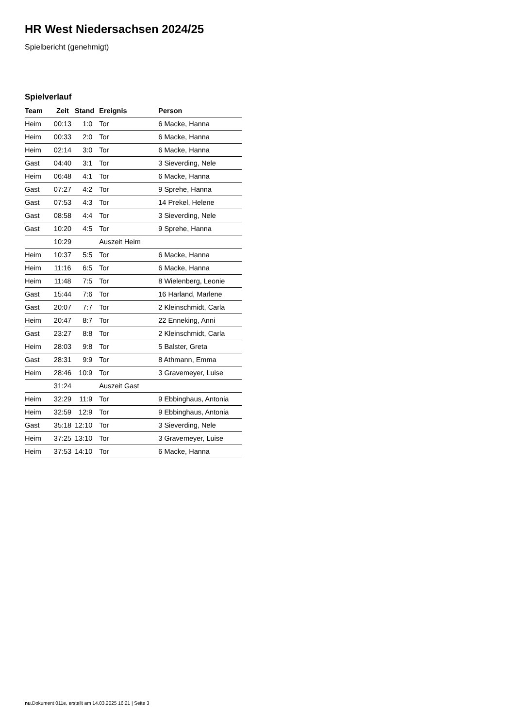HR West Niedersachsen 2024/25
Spielbericht (genehmigt)
Spielverlauf
| Team | Zeit | Stand | Ereignis | Person |
| --- | --- | --- | --- | --- |
| Heim | 00:13 | 1:0 | Tor | 6 Macke, Hanna |
| Heim | 00:33 | 2:0 | Tor | 6 Macke, Hanna |
| Heim | 02:14 | 3:0 | Tor | 6 Macke, Hanna |
| Gast | 04:40 | 3:1 | Tor | 3 Sieverding, Nele |
| Heim | 06:48 | 4:1 | Tor | 6 Macke, Hanna |
| Gast | 07:27 | 4:2 | Tor | 9 Sprehe, Hanna |
| Gast | 07:53 | 4:3 | Tor | 14 Prekel, Helene |
| Gast | 08:58 | 4:4 | Tor | 3 Sieverding, Nele |
| Gast | 10:20 | 4:5 | Tor | 9 Sprehe, Hanna |
| | 10:29 | | Auszeit Heim | |
| Heim | 10:37 | 5:5 | Tor | 6 Macke, Hanna |
| Heim | 11:16 | 6:5 | Tor | 6 Macke, Hanna |
| Heim | 11:48 | 7:5 | Tor | 8 Wielenberg, Leonie |
| Gast | 15:44 | 7:6 | Tor | 16 Harland, Marlene |
| Gast | 20:07 | 7:7 | Tor | 2 Kleinschmidt, Carla |
| Heim | 20:47 | 8:7 | Tor | 22 Enneking, Anni |
| Gast | 23:27 | 8:8 | Tor | 2 Kleinschmidt, Carla |
| Heim | 28:03 | 9:8 | Tor | 5 Balster, Greta |
| Gast | 28:31 | 9:9 | Tor | 8 Athmann, Emma |
| Heim | 28:46 | 10:9 | Tor | 3 Gravemeyer, Luise |
| | 31:24 | | Auszeit Gast | |
| Heim | 32:29 | 11:9 | Tor | 9 Ebbinghaus, Antonia |
| Heim | 32:59 | 12:9 | Tor | 9 Ebbinghaus, Antonia |
| Gast | 35:18 | 12:10 | Tor | 3 Sieverding, Nele |
| Heim | 37:25 | 13:10 | Tor | 3 Gravemeyer, Luise |
| Heim | 37:53 | 14:10 | Tor | 6 Macke, Hanna |
nu.Dokument 011e, erstellt am 14.03.2025 16:21 | Seite 3